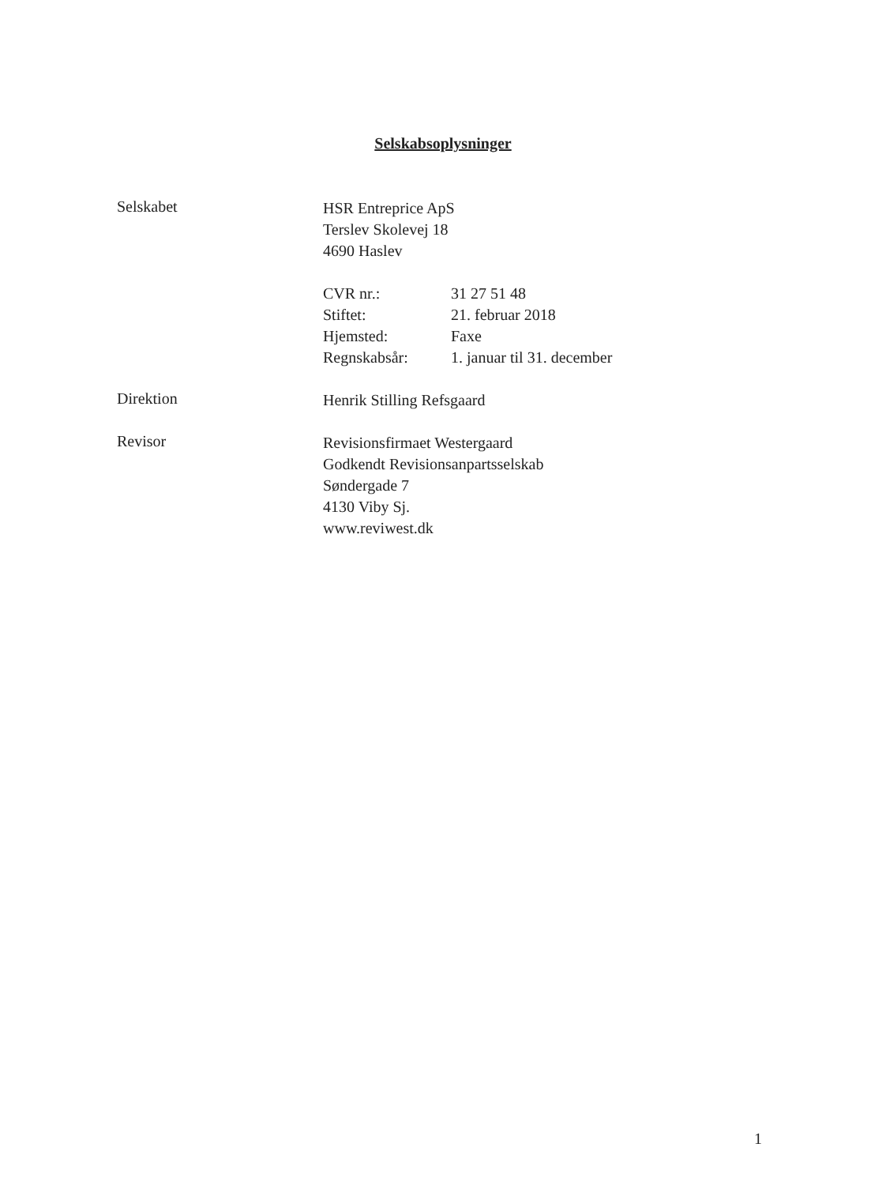Selskabsoplysninger
Selskabet
HSR Entreprice ApS
Terslev Skolevej 18
4690 Haslev
CVR nr.: 31 27 51 48
Stiftet: 21. februar 2018
Hjemsted: Faxe
Regnskabsår: 1. januar til 31. december
Direktion
Henrik Stilling Refsgaard
Revisor
Revisionsfirmaet Westergaard
Godkendt Revisionsanpartsselskab
Søndergade 7
4130 Viby Sj.
www.reviwest.dk
1